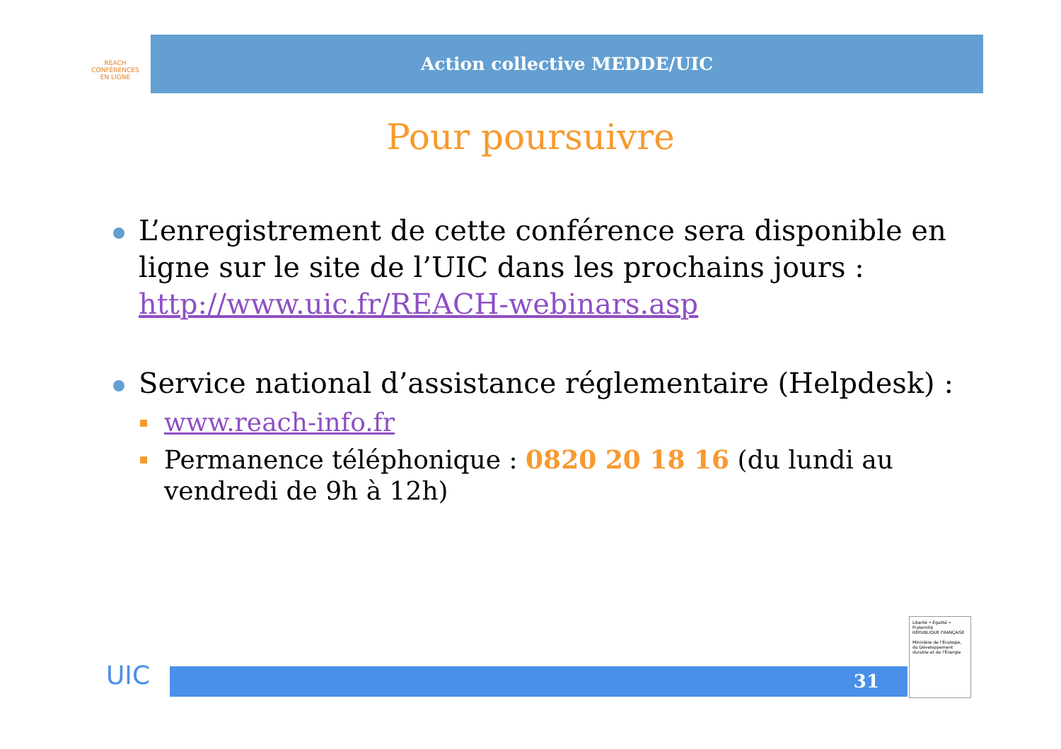REACH
CONFÉRENCES
EN LIGNE
Action collective MEDDE/UIC
Pour poursuivre
L’enregistrement de cette conférence sera disponible en ligne sur le site de l’UIC dans les prochains jours : http://www.uic.fr/REACH-webinars.asp
Service national d’assistance réglementaire (Helpdesk) :
www.reach-info.fr
Permanence téléphonique : 0820 20 18 16 (du lundi au vendredi de 9h à 12h)
UIC 31
Liberté • Égalité • Fraternité
RÉPUBLIQUE FRANÇAISE
Ministère de l'Écologie, du Développement durable et de l'Énergie